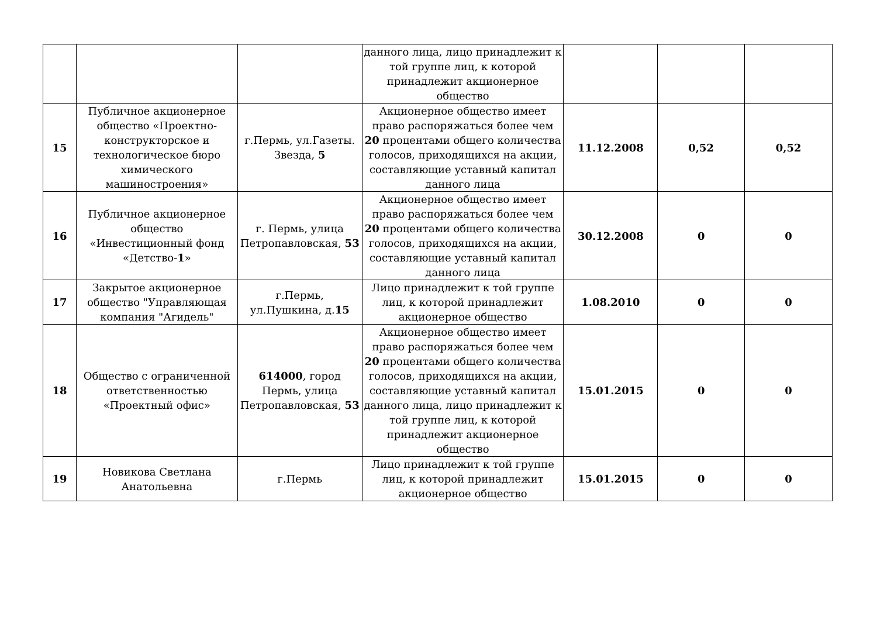| | | | данного лица, лицо принадлежит к той группе лиц, к которой принадлежит акционерное общество | | | |
| 15 | Публичное акционерное общество «Проектно-конструкторское и технологическое бюро химического машиностроения» | г.Пермь, ул.Газеты. Звезда, 5 | Акционерное общество имеет право распоряжаться более чем 20 процентами общего количества голосов, приходящихся на акции, составляющие уставный капитал данного лица | 11.12.2008 | 0,52 | 0,52 |
| 16 | Публичное акционерное общество «Инвестиционный фонд «Детство- 1 » | г. Пермь, улица Петропавловская, 53 | Акционерное общество имеет право распоряжаться более чем 20 процентами общего количества голосов, приходящихся на акции, составляющие уставный капитал данного лица | 30.12.2008 | 0 | 0 |
| 17 | Закрытое акционерное общество "Управляющая компания "Агидель" | г.Пермь, ул.Пушкина, д. 15 | Лицо принадлежит к той группе лиц, к которой принадлежит акционерное общество | 1.08.2010 | 0 | 0 |
| 18 | Общество с ограниченной ответственностью «Проектный офис» | 614000 , город Пермь, улица Петропавловская, 53 | Акционерное общество имеет право распоряжаться более чем 20 процентами общего количества голосов, приходящихся на акции, составляющие уставный капитал данного лица, лицо принадлежит к той группе лиц, к которой принадлежит акционерное общество | 15.01.2015 | 0 | 0 |
| 19 | Новикова Светлана Анатольевна | г.Пермь | Лицо принадлежит к той группе лиц, к которой принадлежит акционерное общество | 15.01.2015 | 0 | 0 |